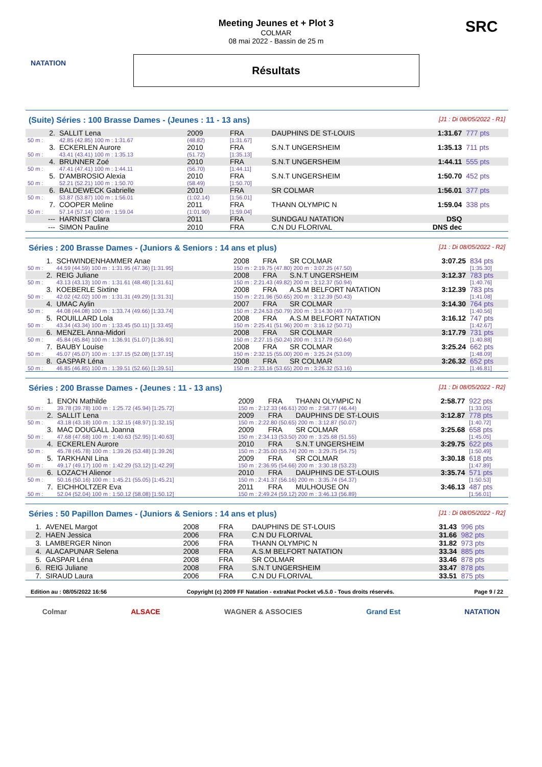NATATION
Meeting Jeunes et + Plot 3
COLMAR
08 mai 2022 - Bassin de 25 m
Résultats
SRC
(Suite) Séries : 100 Brasse Dames - (Jeunes : 11 - 13 ans) [J1 : Di 08/05/2022 - R1]
| 2. | SALLIT Lena | 2009 | FRA | DAUPHINS DE ST-LOUIS | 1:31.67 | 777 pts |
| 50 m : | 42.85 (42.85) 100 m : 1:31.67 | (48.82) | [1:31.67] | | | |
| 3. | ECKERLEN Aurore | 2010 | FRA | S.N.T UNGERSHEIM | 1:35.13 | 711 pts |
| 50 m : | 43.41 (43.41) 100 m : 1:35.13 | (51.72) | [1:35.13] | | | |
| 4. | BRUNNER Zoé | 2010 | FRA | S.N.T UNGERSHEIM | 1:44.11 | 555 pts |
| 50 m : | 47.41 (47.41) 100 m : 1:44.11 | (56.70) | [1:44.11] | | | |
| 5. | D'AMBROSIO Alexia | 2010 | FRA | S.N.T UNGERSHEIM | 1:50.70 | 452 pts |
| 50 m : | 52.21 (52.21) 100 m : 1:50.70 | (58.49) | [1:50.70] | | | |
| 6. | BALDEWECK Gabrielle | 2010 | FRA | SR COLMAR | 1:56.01 | 377 pts |
| 50 m : | 53.87 (53.87) 100 m : 1:56.01 | (1:02.14) | [1:56.01] | | | |
| 7. | COOPER Meline | 2011 | FRA | THANN OLYMPIC N | 1:59.04 | 338 pts |
| 50 m : | 57.14 (57.14) 100 m : 1:59.04 | (1:01.90) | [1:59.04] | | | |
| --- | HARNIST Clara | 2011 | FRA | SUNDGAU NATATION | DSQ | |
| --- | SIMON Pauline | 2010 | FRA | C.N DU FLORIVAL | DNS dec | |
Séries : 200 Brasse Dames - (Juniors & Seniors : 14 ans et plus) [J1 : Di 08/05/2022 - R2]
| 1. | SCHWINDENHAMMER Anae | 2008 | FRA | SR COLMAR | 3:07.25 | 834 pts |
| 50 m : | 44.59 (44.59) 100 m : 1:31.95 (47.36) [1:31.95] | 150 m : 2:19.75 (47.80) 200 m : 3:07.25 (47.50) | | | | [1:35.30] |
| 2. | REIG Juliane | 2008 | FRA | S.N.T UNGERSHEIM | 3:12.37 | 783 pts |
| 50 m : | 43.13 (43.13) 100 m : 1:31.61 (48.48) [1:31.61] | 150 m : 2:21.43 (49.82) 200 m : 3:12.37 (50.94) | | | | [1:40.76] |
| 3. | KOEBERLE Sixtine | 2008 | FRA | A.S.M BELFORT NATATION | 3:12.39 | 783 pts |
| 50 m : | 42.02 (42.02) 100 m : 1:31.31 (49.29) [1:31.31] | 150 m : 2:21.96 (50.65) 200 m : 3:12.39 (50.43) | | | | [1:41.08] |
| 4. | UMAC Aylin | 2007 | FRA | SR COLMAR | 3:14.30 | 764 pts |
| 50 m : | 44.08 (44.08) 100 m : 1:33.74 (49.66) [1:33.74] | 150 m : 2:24.53 (50.79) 200 m : 3:14.30 (49.77) | | | | [1:40.56] |
| 5. | ROUILLARD Lola | 2008 | FRA | A.S.M BELFORT NATATION | 3:16.12 | 747 pts |
| 50 m : | 43.34 (43.34) 100 m : 1:33.45 (50.11) [1:33.45] | 150 m : 2:25.41 (51.96) 200 m : 3:16.12 (50.71) | | | | [1:42.67] |
| 6. | MENZEL Anna-Midori | 2008 | FRA | SR COLMAR | 3:17.79 | 731 pts |
| 50 m : | 45.84 (45.84) 100 m : 1:36.91 (51.07) [1:36.91] | 150 m : 2:27.15 (50.24) 200 m : 3:17.79 (50.64) | | | | [1:40.88] |
| 7. | BAUBY Louise | 2008 | FRA | SR COLMAR | 3:25.24 | 662 pts |
| 50 m : | 45.07 (45.07) 100 m : 1:37.15 (52.08) [1:37.15] | 150 m : 2:32.15 (55.00) 200 m : 3:25.24 (53.09) | | | | [1:48.09] |
| 8. | GASPAR Léna | 2008 | FRA | SR COLMAR | 3:26.32 | 652 pts |
| 50 m : | 46.85 (46.85) 100 m : 1:39.51 (52.66) [1:39.51] | 150 m : 2:33.16 (53.65) 200 m : 3:26.32 (53.16) | | | | [1:46.81] |
Séries : 200 Brasse Dames - (Jeunes : 11 - 13 ans) [J1 : Di 08/05/2022 - R2]
| 1. | ENON Mathilde | 2009 | FRA | THANN OLYMPIC N | 2:58.77 | 922 pts |
| 50 m : | 39.78 (39.78) 100 m : 1:25.72 (45.94) [1:25.72] | 150 m : 2:12.33 (46.61) 200 m : 2:58.77 (46.44) | | | | [1:33.05] |
| 2. | SALLIT Lena | 2009 | FRA | DAUPHINS DE ST-LOUIS | 3:12.87 | 778 pts |
| 50 m : | 43.18 (43.18) 100 m : 1:32.15 (48.97) [1:32.15] | 150 m : 2:22.80 (50.65) 200 m : 3:12.87 (50.07) | | | | [1:40.72] |
| 3. | MAC DOUGALL Joanna | 2009 | FRA | SR COLMAR | 3:25.68 | 658 pts |
| 50 m : | 47.68 (47.68) 100 m : 1:40.63 (52.95) [1:40.63] | 150 m : 2:34.13 (53.50) 200 m : 3:25.68 (51.55) | | | | [1:45.05] |
| 4. | ECKERLEN Aurore | 2010 | FRA | S.N.T UNGERSHEIM | 3:29.75 | 622 pts |
| 50 m : | 45.78 (45.78) 100 m : 1:39.26 (53.48) [1:39.26] | 150 m : 2:35.00 (55.74) 200 m : 3:29.75 (54.75) | | | | [1:50.49] |
| 5. | TARKHANI Lina | 2009 | FRA | SR COLMAR | 3:30.18 | 618 pts |
| 50 m : | 49.17 (49.17) 100 m : 1:42.29 (53.12) [1:42.29] | 150 m : 2:36.95 (54.66) 200 m : 3:30.18 (53.23) | | | | [1:47.89] |
| 6. | LOZAC'H Alienor | 2010 | FRA | DAUPHINS DE ST-LOUIS | 3:35.74 | 571 pts |
| 50 m : | 50.16 (50.16) 100 m : 1:45.21 (55.05) [1:45.21] | 150 m : 2:41.37 (56.16) 200 m : 3:35.74 (54.37) | | | | [1:50.53] |
| 7. | EICHHOLTZER Eva | 2011 | FRA | MULHOUSE ON | 3:46.13 | 487 pts |
| 50 m : | 52.04 (52.04) 100 m : 1:50.12 (58.08) [1:50.12] | 150 m : 2:49.24 (59.12) 200 m : 3:46.13 (56.89) | | | | [1:56.01] |
Séries : 50 Papillon Dames - (Juniors & Seniors : 14 ans et plus) [J1 : Di 08/05/2022 - R2]
| 1. | AVENEL Margot | 2008 | FRA | DAUPHINS DE ST-LOUIS | 31.43 | 996 pts |
| 2. | HAEN Jessica | 2006 | FRA | C.N DU FLORIVAL | 31.66 | 982 pts |
| 3. | LAMBERGER Ninon | 2006 | FRA | THANN OLYMPIC N | 31.82 | 973 pts |
| 4. | ALACAPUNAR Selena | 2008 | FRA | A.S.M BELFORT NATATION | 33.34 | 885 pts |
| 5. | GASPAR Léna | 2008 | FRA | SR COLMAR | 33.46 | 878 pts |
| 6. | REIG Juliane | 2008 | FRA | S.N.T UNGERSHEIM | 33.47 | 878 pts |
| 7. | SIRAUD Laura | 2006 | FRA | C.N DU FLORIVAL | 33.51 | 875 pts |
Edition au : 08/05/2022 16:56 Copyright (c) 2009 FF Natation - extraNat Pocket v6.5.0 - Tous droits réservés. Page 9 / 22
Colmar ALSACE WAGNER & ASSOCIES Grand Est NATATION